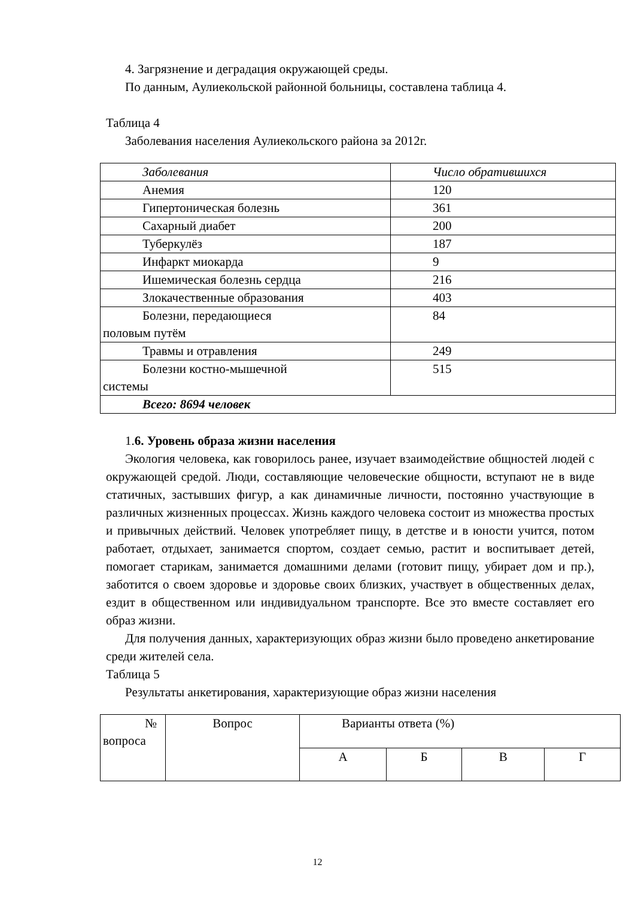4. Загрязнение и деградация окружающей среды.
По данным, Аулиекольской районной больницы, составлена таблица 4.
Таблица 4
Заболевания населения Аулиекольского района за 2012г.
| Заболевания | Число обратившихся |
| Анемия | 120 |
| Гипертоническая болезнь | 361 |
| Сахарный диабет | 200 |
| Туберкулёз | 187 |
| Инфаркт миокарда | 9 |
| Ишемическая болезнь сердца | 216 |
| Злокачественные образования | 403 |
| Болезни, передающиеся половым путём | 84 |
| Травмы и отравления | 249 |
| Болезни костно-мышечной системы | 515 |
| Всего: 8694 человек | |
1.6. Уровень образа жизни населения
Экология человека, как говорилось ранее, изучает взаимодействие общностей людей с окружающей средой. Люди, составляющие человеческие общности, вступают не в виде статичных, застывших фигур, а как динамичные личности, постоянно участвующие в различных жизненных процессах. Жизнь каждого человека состоит из множества простых и привычных действий. Человек употребляет пищу, в детстве и в юности учится, потом работает, отдыхает, занимается спортом, создает семью, растит и воспитывает детей, помогает старикам, занимается домашними делами (готовит пищу, убирает дом и пр.), заботится о своем здоровье и здоровье своих близких, участвует в общественных делах, ездит в общественном или индивидуальном транспорте. Все это вместе составляет его образ жизни.
Для получения данных, характеризующих образ жизни было проведено анкетирование среди жителей села.
Таблица 5
Результаты анкетирования, характеризующие образ жизни населения
| № вопроса | Вопрос | Варианты ответа (%) | | | |
| | | А | Б | В | Г |
12